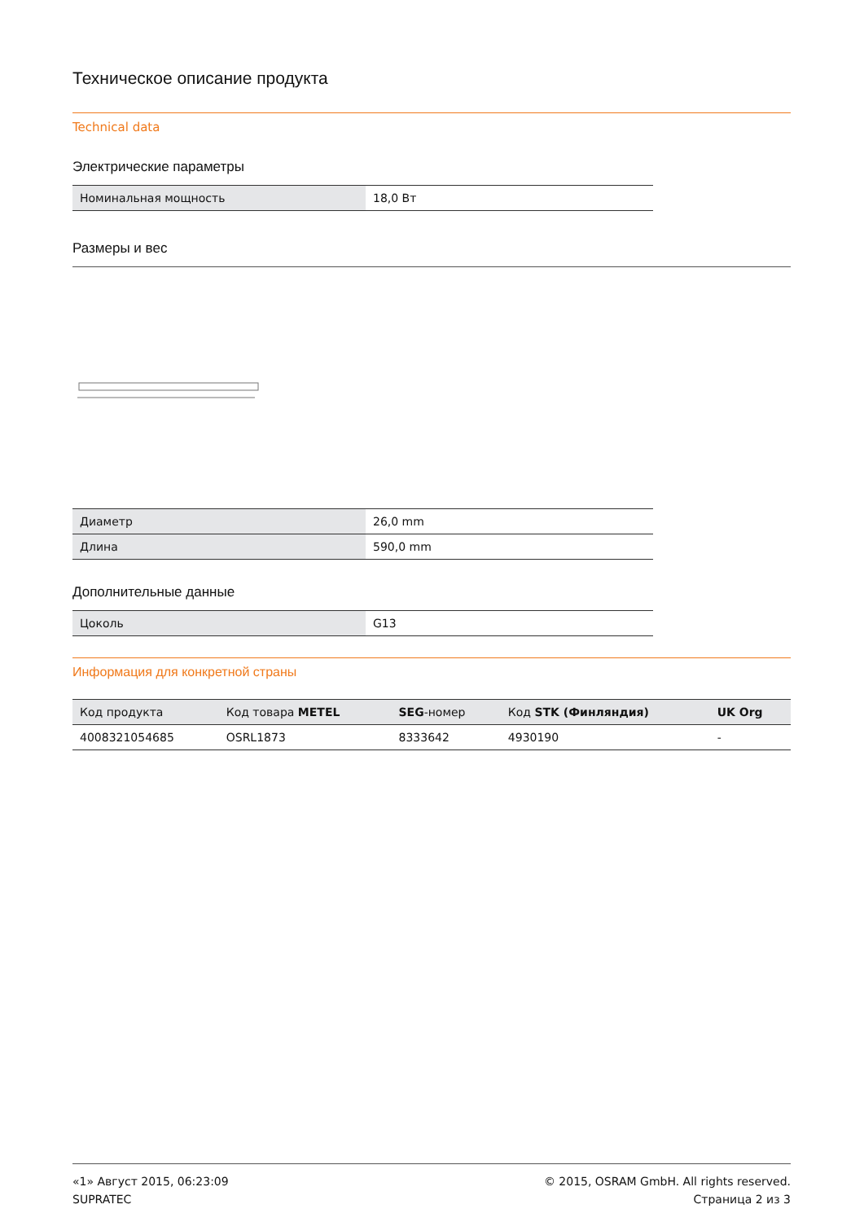Техническое описание продукта
Technical data
Электрические параметры
| Номинальная мощность | 18,0 Вт |
Размеры и вес
| Диаметр | 26,0 mm |
| Длина | 590,0 mm |
Дополнительные данные
| Цоколь | G13 |
Информация для конкретной страны
| Код продукта | Код товара METEL | SEG -номер | Код STK (Финляндия) | UK Org |
| --- | --- | --- | --- | --- |
| 4008321054685 | OSRL1873 | 8333642 | 4930190 | - |
«1» Август 2015, 06:23:09
SUPRATEC
© 2015, OSRAM GmbH. All rights reserved.
Страница 2 из 3